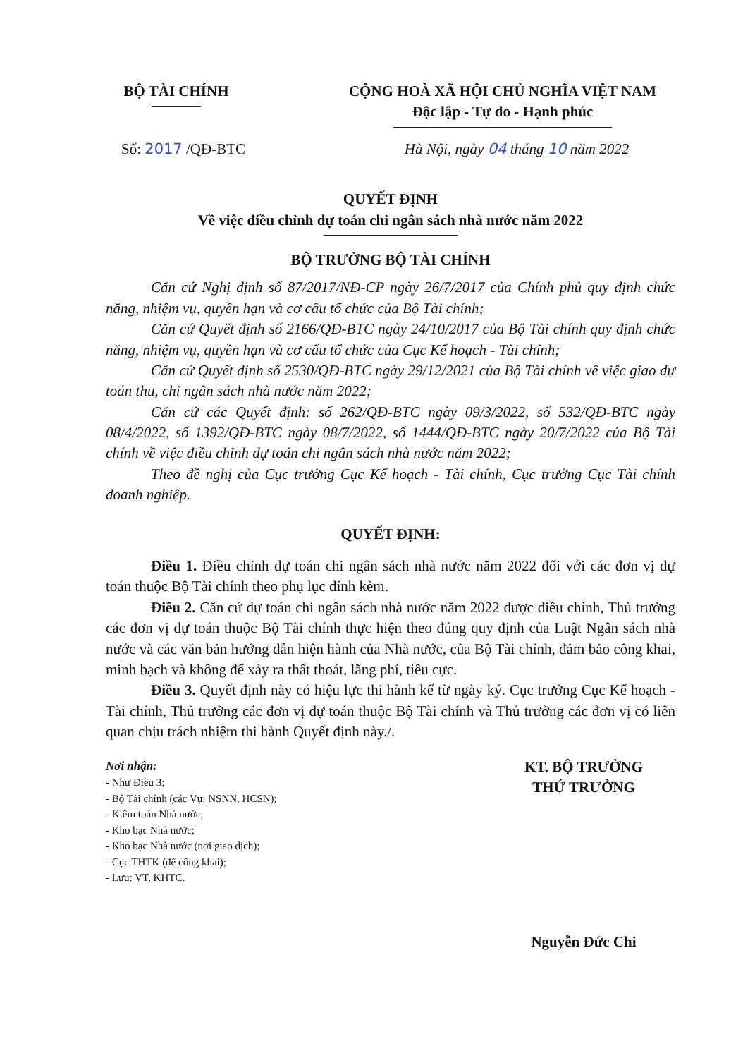BỘ TÀI CHÍNH CỘNG HOÀ XÃ HỘI CHỦ NGHĨA VIỆT NAM
Độc lập - Tự do - Hạnh phúc
Số: 2017 /QĐ-BTC Hà Nội, ngày 04 tháng 10 năm 2022
QUYẾT ĐỊNH
Về việc điều chỉnh dự toán chi ngân sách nhà nước năm 2022
BỘ TRƯỞNG BỘ TÀI CHÍNH
Căn cứ Nghị định số 87/2017/NĐ-CP ngày 26/7/2017 của Chính phủ quy định chức năng, nhiệm vụ, quyền hạn và cơ cấu tổ chức của Bộ Tài chính;
Căn cứ Quyết định số 2166/QĐ-BTC ngày 24/10/2017 của Bộ Tài chính quy định chức năng, nhiệm vụ, quyền hạn và cơ cấu tổ chức của Cục Kế hoạch - Tài chính;
Căn cứ Quyết định số 2530/QĐ-BTC ngày 29/12/2021 của Bộ Tài chính về việc giao dự toán thu, chi ngân sách nhà nước năm 2022;
Căn cứ các Quyết định: số 262/QĐ-BTC ngày 09/3/2022, số 532/QĐ-BTC ngày 08/4/2022, số 1392/QĐ-BTC ngày 08/7/2022, số 1444/QĐ-BTC ngày 20/7/2022 của Bộ Tài chính về việc điều chỉnh dự toán chi ngân sách nhà nước năm 2022;
Theo đề nghị của Cục trưởng Cục Kế hoạch - Tài chính, Cục trưởng Cục Tài chính doanh nghiệp.
QUYẾT ĐỊNH:
Điều 1. Điều chỉnh dự toán chi ngân sách nhà nước năm 2022 đối với các đơn vị dự toán thuộc Bộ Tài chính theo phụ lục đính kèm.
Điều 2. Căn cứ dự toán chi ngân sách nhà nước năm 2022 được điều chỉnh, Thủ trưởng các đơn vị dự toán thuộc Bộ Tài chính thực hiện theo đúng quy định của Luật Ngân sách nhà nước và các văn bản hướng dẫn hiện hành của Nhà nước, của Bộ Tài chính, đảm bảo công khai, minh bạch và không để xảy ra thất thoát, lãng phí, tiêu cực.
Điều 3. Quyết định này có hiệu lực thi hành kể từ ngày ký. Cục trưởng Cục Kế hoạch - Tài chính, Thủ trưởng các đơn vị dự toán thuộc Bộ Tài chính và Thủ trưởng các đơn vị có liên quan chịu trách nhiệm thi hành Quyết định này./.
Nơi nhận:
- Như Điều 3;
- Bộ Tài chính (các Vụ: NSNN, HCSN);
- Kiểm toán Nhà nước;
- Kho bạc Nhà nước;
- Kho bạc Nhà nước (nơi giao dịch);
- Cục THTK (để công khai);
- Lưu: VT, KHTC.
KT. BỘ TRƯỞNG
THỨ TRƯỞNG
Nguyễn Đức Chi